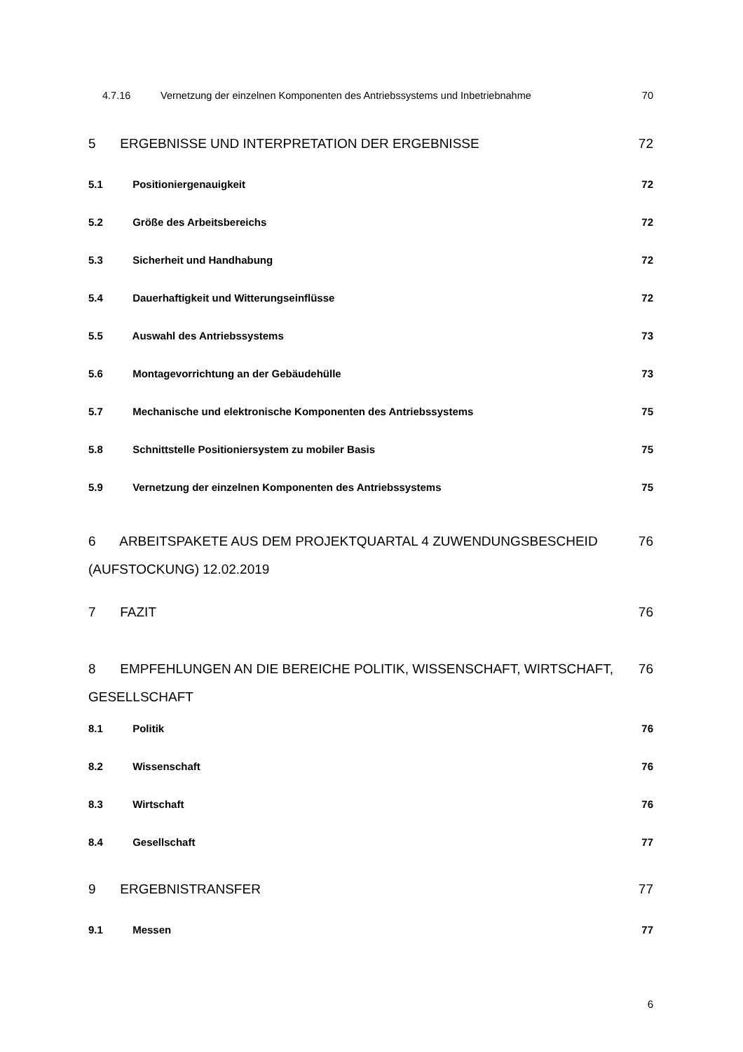4.7.16 Vernetzung der einzelnen Komponenten des Antriebssystems und Inbetriebnahme 70
5 ERGEBNISSE UND INTERPRETATION DER ERGEBNISSE 72
5.1 Positioniergenauigkeit 72
5.2 Größe des Arbeitsbereichs 72
5.3 Sicherheit und Handhabung 72
5.4 Dauerhaftigkeit und Witterungseinflüsse 72
5.5 Auswahl des Antriebssystems 73
5.6 Montagevorrichtung an der Gebäudehülle 73
5.7 Mechanische und elektronische Komponenten des Antriebssystems 75
5.8 Schnittstelle Positioniersystem zu mobiler Basis 75
5.9 Vernetzung der einzelnen Komponenten des Antriebssystems 75
6 ARBEITSPAKETE AUS DEM PROJEKTQUARTAL 4 ZUWENDUNGSBESCHEID
(AUFSTOCKUNG) 12.02.2019 76
7 FAZIT 76
8 EMPFEHLUNGEN AN DIE BEREICHE POLITIK, WISSENSCHAFT, WIRTSCHAFT,
GESELLSCHAFT 76
8.1 Politik 76
8.2 Wissenschaft 76
8.3 Wirtschaft 76
8.4 Gesellschaft 77
9 ERGEBNISTRANSFER 77
9.1 Messen 77
6